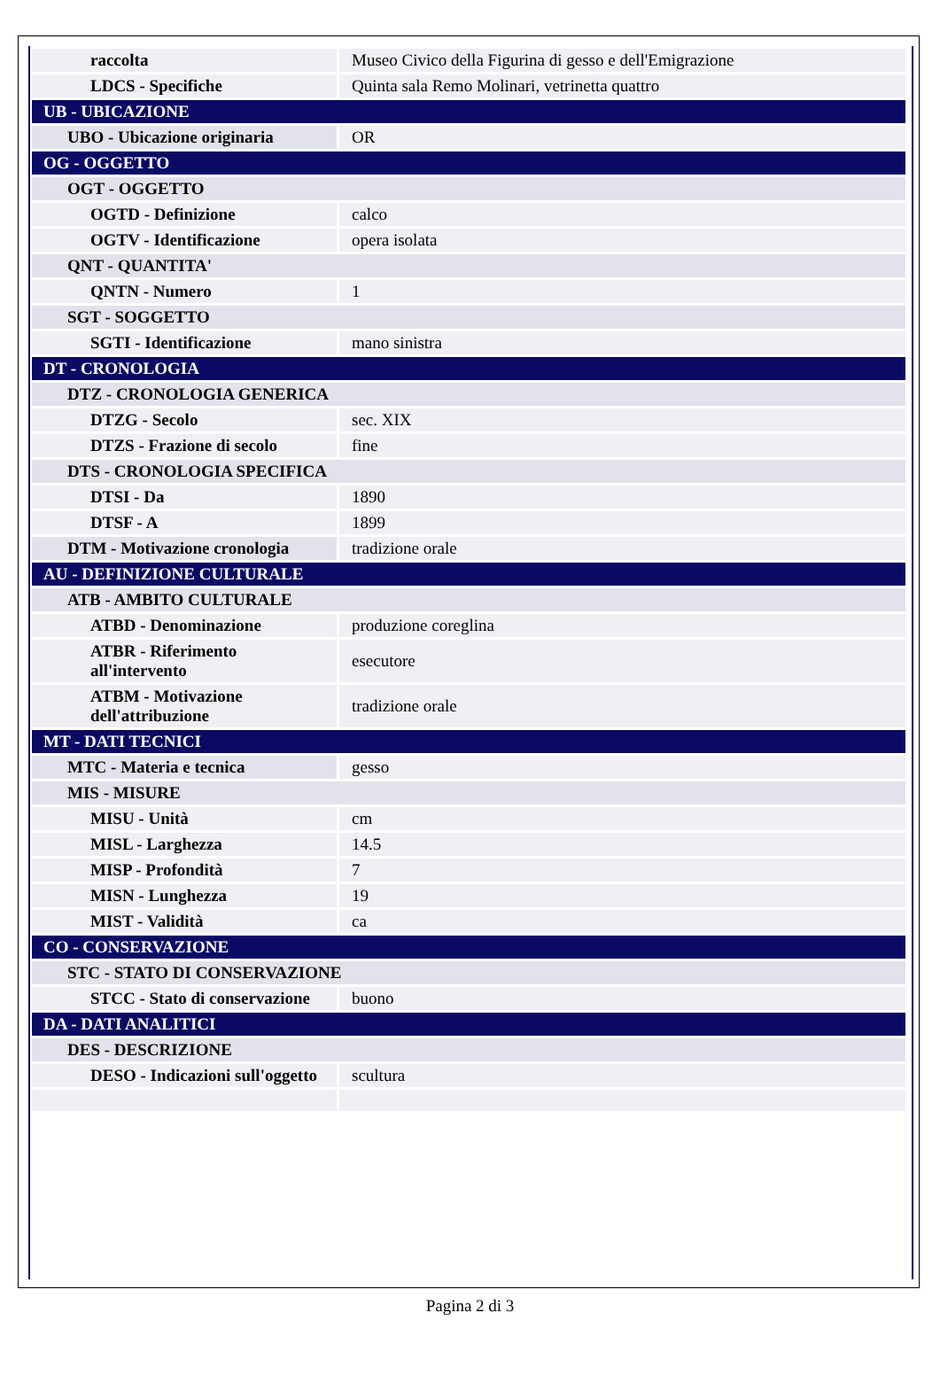| raccolta | Museo Civico della Figurina di gesso e dell'Emigrazione |
| LDCS - Specifiche | Quinta sala Remo Molinari, vetrinetta quattro |
| UB - UBICAZIONE | |
| UBO - Ubicazione originaria | OR |
| OG - OGGETTO | |
| OGT - OGGETTO | |
| OGTD - Definizione | calco |
| OGTV - Identificazione | opera isolata |
| QNT - QUANTITA' | |
| QNTN - Numero | 1 |
| SGT - SOGGETTO | |
| SGTI - Identificazione | mano sinistra |
| DT - CRONOLOGIA | |
| DTZ - CRONOLOGIA GENERICA | |
| DTZG - Secolo | sec. XIX |
| DTZS - Frazione di secolo | fine |
| DTS - CRONOLOGIA SPECIFICA | |
| DTSI - Da | 1890 |
| DTSF - A | 1899 |
| DTM - Motivazione cronologia | tradizione orale |
| AU - DEFINIZIONE CULTURALE | |
| ATB - AMBITO CULTURALE | |
| ATBD - Denominazione | produzione coreglina |
| ATBR - Riferimento all'intervento | esecutore |
| ATBM - Motivazione dell'attribuzione | tradizione orale |
| MT - DATI TECNICI | |
| MTC - Materia e tecnica | gesso |
| MIS - MISURE | |
| MISU - Unità | cm |
| MISL - Larghezza | 14.5 |
| MISP - Profondità | 7 |
| MISN - Lunghezza | 19 |
| MIST - Validità | ca |
| CO - CONSERVAZIONE | |
| STC - STATO DI CONSERVAZIONE | |
| STCC - Stato di conservazione | buono |
| DA - DATI ANALITICI | |
| DES - DESCRIZIONE | |
| DESO - Indicazioni sull'oggetto | scultura |
Pagina 2 di 3